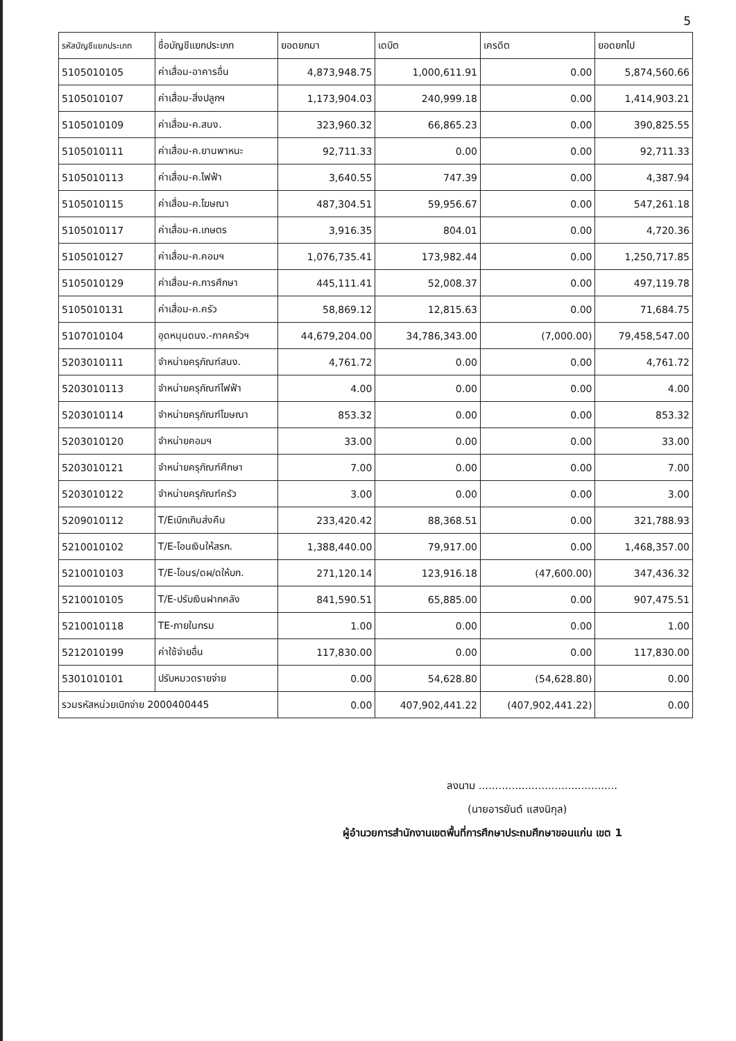5
| รหัสบัญชีแยกประเภท | ชื่อบัญชีแยกประเภท | ยอดยกมา | เดบิต | เครดิต | ยอดยกไป |
| --- | --- | --- | --- | --- | --- |
| 5105010105 | ค่าเสื่อม-อาคารอื่น | 4,873,948.75 | 1,000,611.91 | 0.00 | 5,874,560.66 |
| 5105010107 | ค่าเสื่อม-สิ่งปลูกฯ | 1,173,904.03 | 240,999.18 | 0.00 | 1,414,903.21 |
| 5105010109 | ค่าเสื่อม-ค.สนง. | 323,960.32 | 66,865.23 | 0.00 | 390,825.55 |
| 5105010111 | ค่าเสื่อม-ค.ยานพาหนะ | 92,711.33 | 0.00 | 0.00 | 92,711.33 |
| 5105010113 | ค่าเสื่อม-ค.ไฟฟ้า | 3,640.55 | 747.39 | 0.00 | 4,387.94 |
| 5105010115 | ค่าเสื่อม-ค.โฆษณา | 487,304.51 | 59,956.67 | 0.00 | 547,261.18 |
| 5105010117 | ค่าเสื่อม-ค.เกษตร | 3,916.35 | 804.01 | 0.00 | 4,720.36 |
| 5105010127 | ค่าเสื่อม-ค.คอมฯ | 1,076,735.41 | 173,982.44 | 0.00 | 1,250,717.85 |
| 5105010129 | ค่าเสื่อม-ค.การศึกษา | 445,111.41 | 52,008.37 | 0.00 | 497,119.78 |
| 5105010131 | ค่าเสื่อม-ค.ครัว | 58,869.12 | 12,815.63 | 0.00 | 71,684.75 |
| 5107010104 | อุดหนุนดนง.-ภาคครัวฯ | 44,679,204.00 | 34,786,343.00 | (7,000.00) | 79,458,547.00 |
| 5203010111 | จำหน่ายครุภัณฑ์สนง. | 4,761.72 | 0.00 | 0.00 | 4,761.72 |
| 5203010113 | จำหน่ายครุภัณฑ์ไฟฟ้า | 4.00 | 0.00 | 0.00 | 4.00 |
| 5203010114 | จำหน่ายครุภัณฑ์โฆษณา | 853.32 | 0.00 | 0.00 | 853.32 |
| 5203010120 | จำหน่ายคอมฯ | 33.00 | 0.00 | 0.00 | 33.00 |
| 5203010121 | จำหน่ายครุภัณฑ์ศึกษา | 7.00 | 0.00 | 0.00 | 7.00 |
| 5203010122 | จำหน่ายครุภัณฑ์ครัว | 3.00 | 0.00 | 0.00 | 3.00 |
| 5209010112 | T/Eเบิกเกินส่งคืน | 233,420.42 | 88,368.51 | 0.00 | 321,788.93 |
| 5210010102 | T/E-โอนเงินให้สรก. | 1,388,440.00 | 79,917.00 | 0.00 | 1,468,357.00 |
| 5210010103 | T/E-โอนร/ดผ/ดให้บก. | 271,120.14 | 123,916.18 | (47,600.00) | 347,436.32 |
| 5210010105 | T/E-ปรับเงินฝากคลัง | 841,590.51 | 65,885.00 | 0.00 | 907,475.51 |
| 5210010118 | TE-ภายในกรม | 1.00 | 0.00 | 0.00 | 1.00 |
| 5212010199 | ค่าใช้จ่ายอื่น | 117,830.00 | 0.00 | 0.00 | 117,830.00 |
| 5301010101 | ปรับหมวดรายจ่าย | 0.00 | 54,628.80 | (54,628.80) | 0.00 |
| รวมรหัสหน่วยเบิกจ่าย 2000400445 | | 0.00 | 407,902,441.22 | (407,902,441.22) | 0.00 |
ลงนาม ..........................................
(นายอารยันต์ แสงนิกุล)
ผู้อำนวยการสำนักงานเขตพื้นที่การศึกษาประถมศึกษาขอนแก่น เขต 1